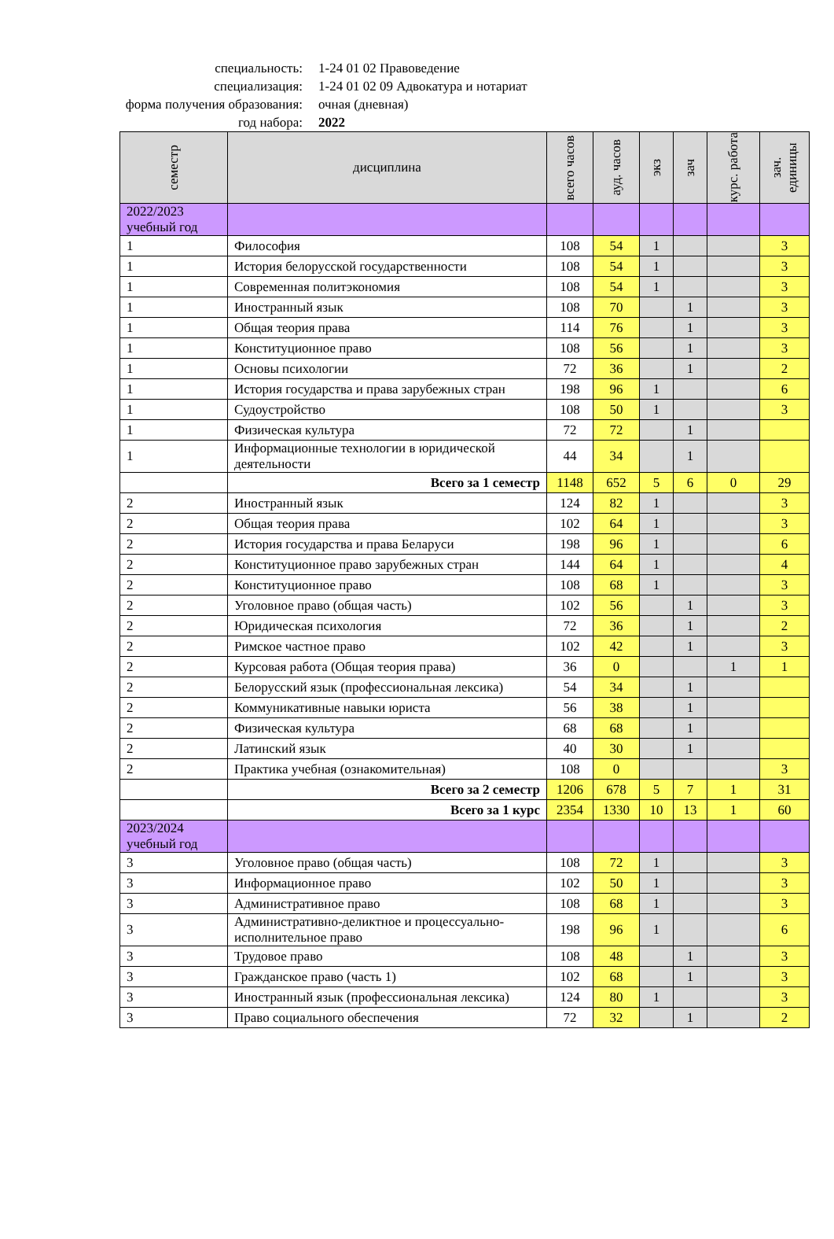специальность: 1-24 01 02 Правоведение
специализация: 1-24 01 02 09 Адвокатура и нотариат
форма получения образования: очная (дневная)
год набора: 2022
| семестр | дисциплина | всего часов | ауд. часов | экз | зач | курс. работа | зач. единицы |
| --- | --- | --- | --- | --- | --- | --- | --- |
| 2022/2023 учебный год | | | | | | | |
| 1 | Философия | 108 | 54 | 1 | | | 3 |
| 1 | История белорусской государственности | 108 | 54 | 1 | | | 3 |
| 1 | Современная политэкономия | 108 | 54 | 1 | | | 3 |
| 1 | Иностранный язык | 108 | 70 | | 1 | | 3 |
| 1 | Общая теория права | 114 | 76 | | 1 | | 3 |
| 1 | Конституционное право | 108 | 56 | | 1 | | 3 |
| 1 | Основы психологии | 72 | 36 | | 1 | | 2 |
| 1 | История государства и права зарубежных стран | 198 | 96 | 1 | | | 6 |
| 1 | Судоустройство | 108 | 50 | 1 | | | 3 |
| 1 | Физическая культура | 72 | 72 | | 1 | | |
| 1 | Информационные технологии в юридической деятельности | 44 | 34 | | 1 | | |
| | Всего за 1 семестр | 1148 | 652 | 5 | 6 | 0 | 29 |
| 2 | Иностранный язык | 124 | 82 | 1 | | | 3 |
| 2 | Общая теория права | 102 | 64 | 1 | | | 3 |
| 2 | История государства и права Беларуси | 198 | 96 | 1 | | | 6 |
| 2 | Конституционное право зарубежных стран | 144 | 64 | 1 | | | 4 |
| 2 | Конституционное право | 108 | 68 | 1 | | | 3 |
| 2 | Уголовное право (общая часть) | 102 | 56 | | 1 | | 3 |
| 2 | Юридическая психология | 72 | 36 | | 1 | | 2 |
| 2 | Римское частное право | 102 | 42 | | 1 | | 3 |
| 2 | Курсовая работа (Общая теория права) | 36 | 0 | | | 1 | 1 |
| 2 | Белорусский язык (профессиональная лексика) | 54 | 34 | | 1 | | |
| 2 | Коммуникативные навыки юриста | 56 | 38 | | 1 | | |
| 2 | Физическая культура | 68 | 68 | | 1 | | |
| 2 | Латинский язык | 40 | 30 | | 1 | | |
| 2 | Практика учебная (ознакомительная) | 108 | 0 | | | | 3 |
| | Всего за 2 семестр | 1206 | 678 | 5 | 7 | 1 | 31 |
| | Всего за 1 курс | 2354 | 1330 | 10 | 13 | 1 | 60 |
| 2023/2024 учебный год | | | | | | | |
| 3 | Уголовное право (общая часть) | 108 | 72 | 1 | | | 3 |
| 3 | Информационное право | 102 | 50 | 1 | | | 3 |
| 3 | Административное право | 108 | 68 | 1 | | | 3 |
| 3 | Административно-деликтное и процессуально-исполнительное право | 198 | 96 | 1 | | | 6 |
| 3 | Трудовое право | 108 | 48 | | 1 | | 3 |
| 3 | Гражданское право (часть 1) | 102 | 68 | | 1 | | 3 |
| 3 | Иностранный язык (профессиональная лексика) | 124 | 80 | 1 | | | 3 |
| 3 | Право социального обеспечения | 72 | 32 | | 1 | | 2 |